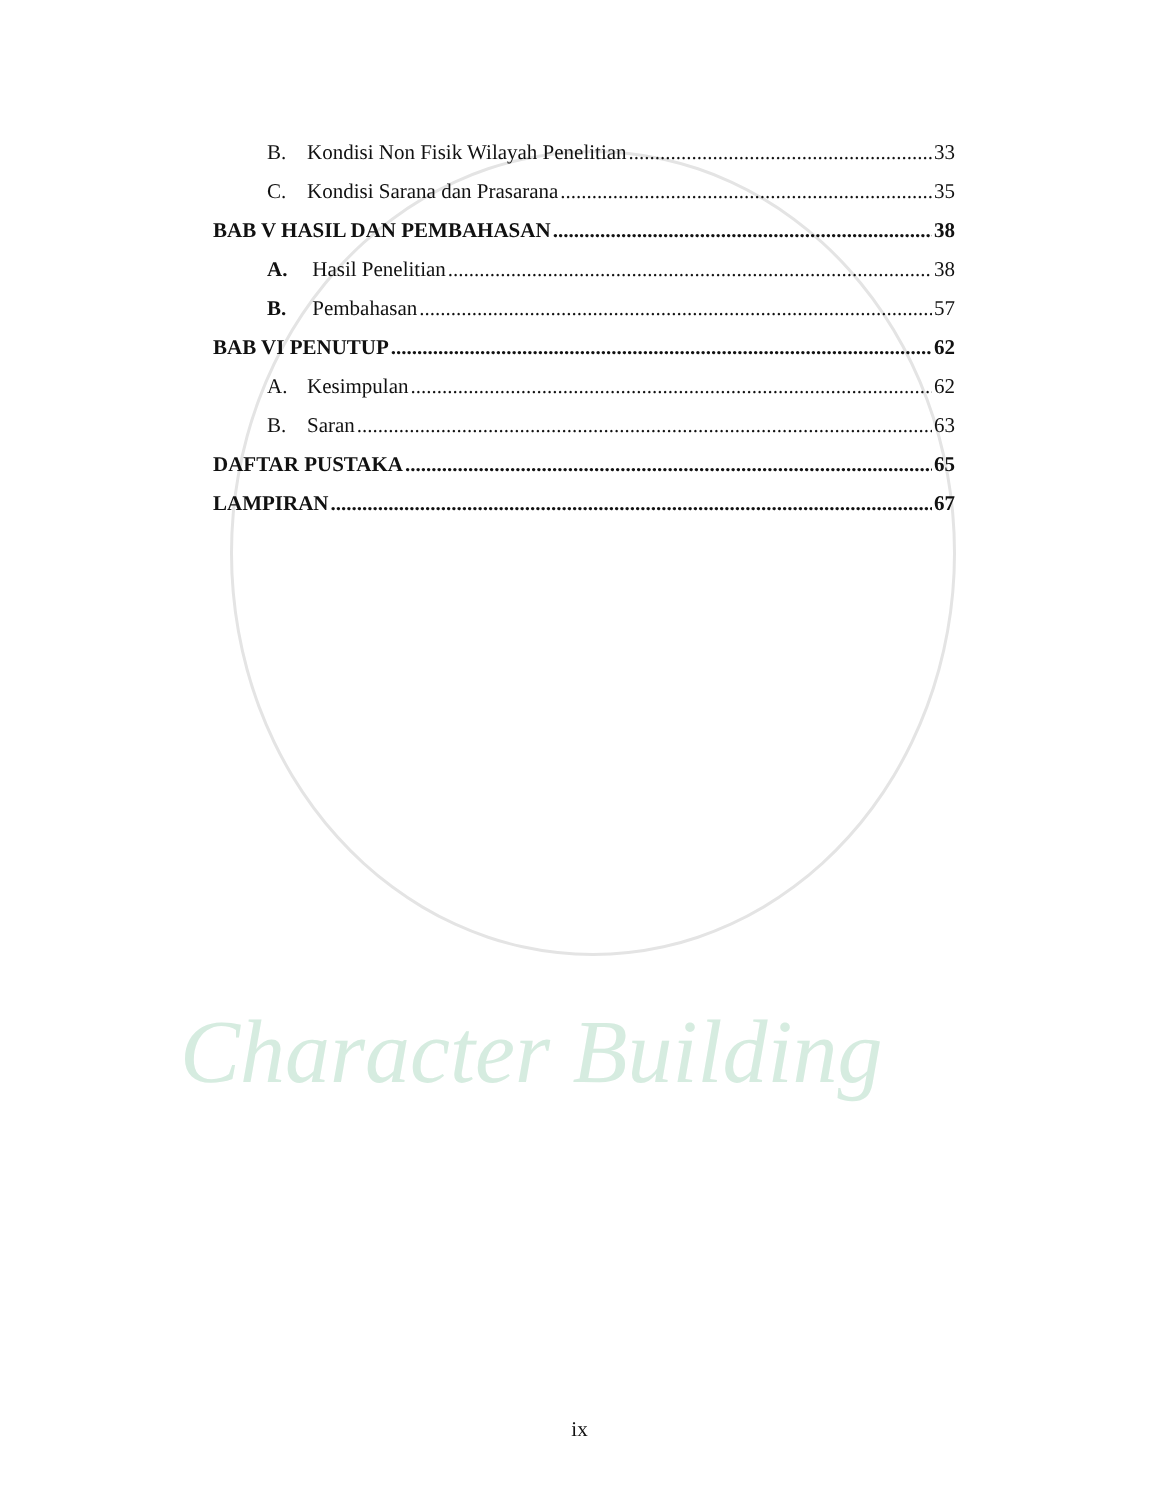Character Building
B. Kondisi Non Fisik Wilayah Penelitian 33
C. Kondisi Sarana dan Prasarana 35
BAB V HASIL DAN PEMBAHASAN 38
A. Hasil Penelitian 38
B. Pembahasan 57
BAB VI PENUTUP 62
A. Kesimpulan 62
B. Saran 63
DAFTAR PUSTAKA 65
LAMPIRAN 67
ix